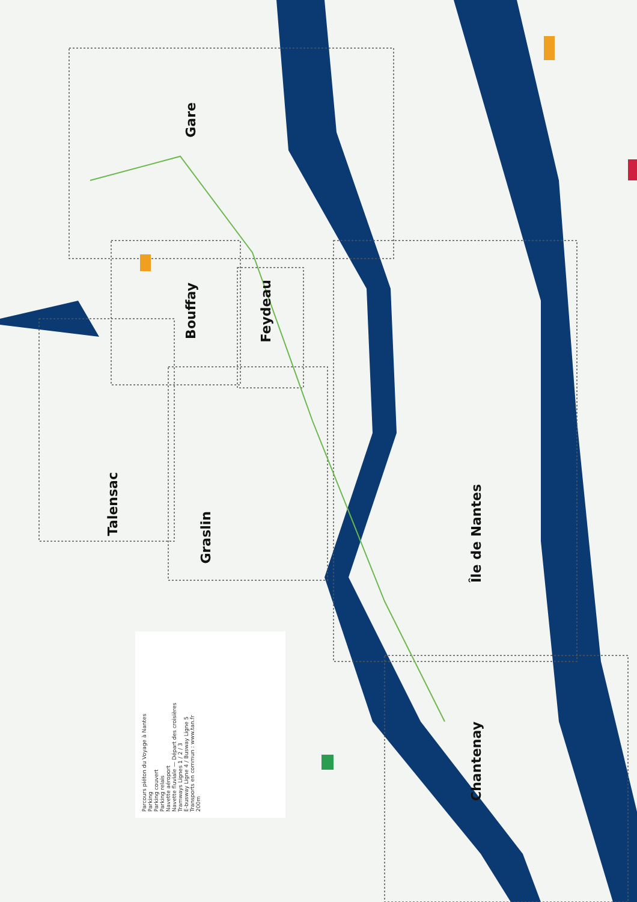Gare
Bouffay
Feydeau
Talensac
Graslin
Île de Nantes
Chantenay
Parcours piéton du Voyage à Nantes
Parking
Parking couvert
Parking relais
Navette aéroport
Navette fluviale — Départ des croisières
Tramways Lignes 1 / 2 / 3
E-busway Ligne 4 / Busway Ligne 5
Transports en commun : www.tan.fr
200m